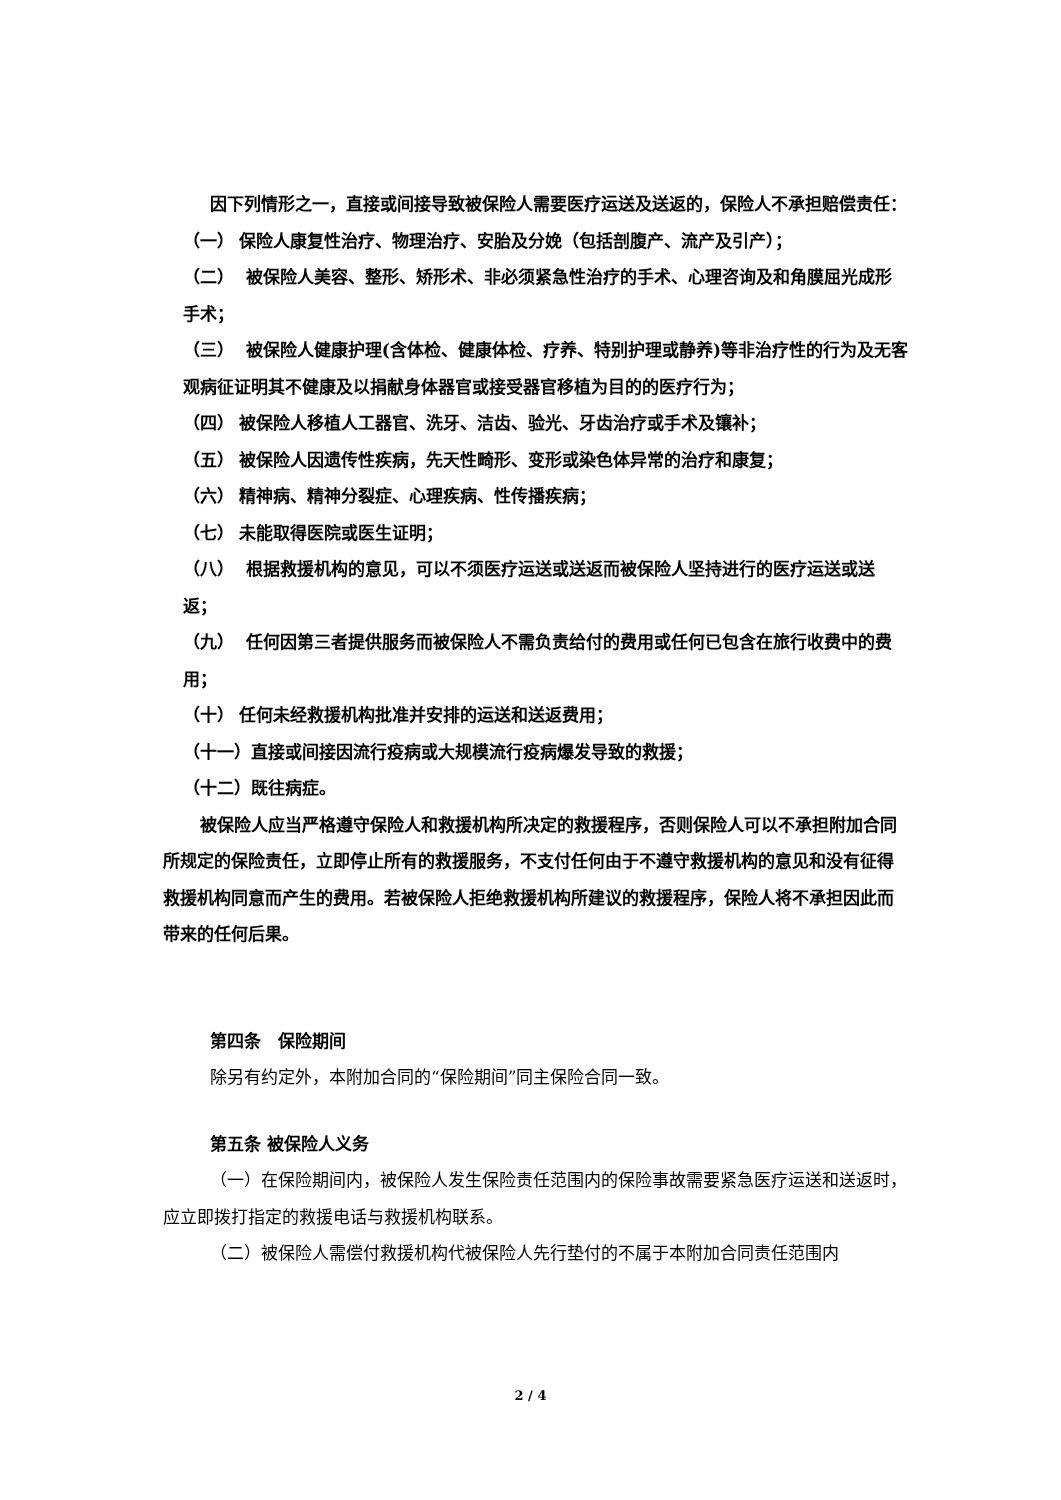因下列情形之一，直接或间接导致被保险人需要医疗运送及送返的，保险人不承担赔偿责任：
（一） 保险人康复性治疗、物理治疗、安胎及分娩（包括剖腹产、流产及引产）；
（二） 被保险人美容、整形、矫形术、非必须紧急性治疗的手术、心理咨询及和角膜屈光成形手术；
（三） 被保险人健康护理(含体检、健康体检、疗养、特别护理或静养)等非治疗性的行为及无客观病征证明其不健康及以捐献身体器官或接受器官移植为目的的医疗行为；
（四） 被保险人移植人工器官、洗牙、洁齿、验光、牙齿治疗或手术及镶补；
（五） 被保险人因遗传性疾病，先天性畸形、变形或染色体异常的治疗和康复；
（六） 精神病、精神分裂症、心理疾病、性传播疾病；
（七） 未能取得医院或医生证明；
（八） 根据救援机构的意见，可以不须医疗运送或送返而被保险人坚持进行的医疗运送或送返；
（九） 任何因第三者提供服务而被保险人不需负责给付的费用或任何已包含在旅行收费中的费用；
（十） 任何未经救援机构批准并安排的运送和送返费用；
（十一）直接或间接因流行疫病或大规模流行疫病爆发导致的救援；
（十二）既往病症。
被保险人应当严格遵守保险人和救援机构所决定的救援程序，否则保险人可以不承担附加合同所规定的保险责任，立即停止所有的救援服务，不支付任何由于不遵守救援机构的意见和没有征得救援机构同意而产生的费用。若被保险人拒绝救援机构所建议的救援程序，保险人将不承担因此而带来的任何后果。
第四条　保险期间
除另有约定外，本附加合同的“保险期间”同主保险合同一致。
第五条 被保险人义务
（一）在保险期间内，被保险人发生保险责任范围内的保险事故需要紧急医疗运送和送返时，应立即拨打指定的救援电话与救援机构联系。
（二）被保险人需偿付救援机构代被保险人先行垫付的不属于本附加合同责任范围内
2 / 4